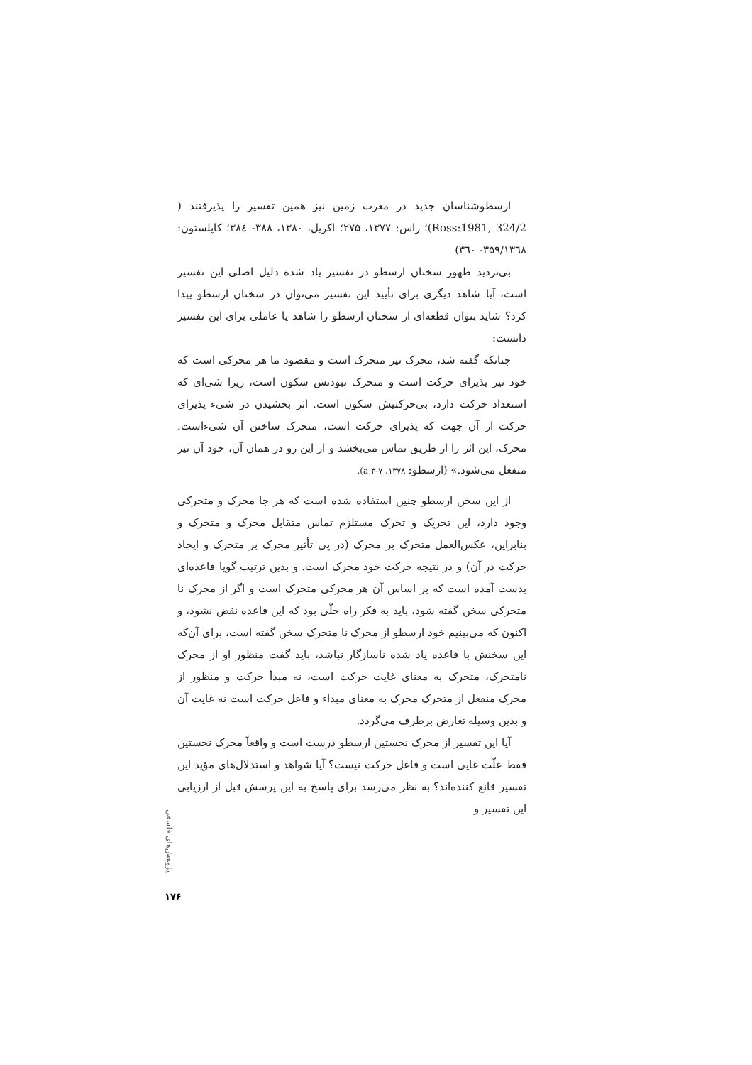ارسطوشناسان جدید در مغرب زمین نیز همین تفسیر را پذیرفتند ( Ross:1981, 324/2)؛ راس: ۱۳۷۷، ۲۷۵؛ اکریل، ۱۳۸۰، ۳۸۸- ۳۸٤؛ کاپلستون: ۳۵۹/۱۳٦۸- ۳٦۰)
بی‌تردید ظهور سخنان ارسطو در تفسیر یاد شده دلیل اصلی این تفسیر است، آیا شاهد دیگری برای تأیید این تفسیر می‌توان در سخنان ارسطو پیدا کرد؟ شاید بتوان قطعه‌ای از سخنان ارسطو را شاهد یا عاملی برای این تفسیر دانست:
چنانکه گفته شد، محرک نیز متحرک است و مقصود ما هر محرکی است که خود نیز پذیرای حرکت است و متحرک نبودنش سکون است، زیرا شی‌ای که استعداد حرکت دارد، بی‌حرکتیش سکون است. اثر بخشیدن در شیء پذیرای حرکت از آن جهت که پذیرای حرکت است، متحرک ساختن آن شیءاست. محرک، این اثر را از طریق تماس می‌بخشد و از این رو در همان آن، خود آن نیز منفعل می‌شود.» (ارسطو: ۱۳۷۸، ۷-۳ a).
از این سخن ارسطو چنین استفاده شده است که هر جا محرک و متحرکی وجود دارد، این تحریک و تحرک مستلزم تماس متقابل محرک و متحرک و بنابراین، عکس‌العمل متحرک بر محرک (در پی تأثیر محرک بر متحرک و ایجاد حرکت در آن) و در نتیجه حرکت خود محرک است. و بدین ترتیب گویا قاعده‌ای بدست آمده است که بر اساس آن هر محرکی متحرک است و اگر از محرک نا متحرکی سخن گفته شود، باید به فکر راه حلّی بود که این قاعده نقض نشود، و اکنون که می‌بینیم خود ارسطو از محرک نا متحرک سخن گفته است، برای آن‌که این سخنش با قاعده یاد شده ناسازگار نباشد، باید گفت منظور او از محرک نامتحرک، متحرک به معنای غایت حرکت است، نه مبدأ حرکت و منظور از محرک منفعل از متحرک محرک به معنای مبداء و فاعل حرکت است نه غایت آن و بدین وسیله تعارض برطرف می‌گردد.
آیا این تفسیر از محرک نخستین ارسطو درست است و واقعاً محرک نخستین فقط علّت غایی است و فاعل حرکت نیست؟ آیا شواهد و استدلال‌های مؤید این تفسیر قانع کننده‌اند؟ به نظر می‌رسد برای پاسخ به این پرسش قبل از ارزیابی این تفسیر و
پژوهش‌های فلسفی
۱۷۶